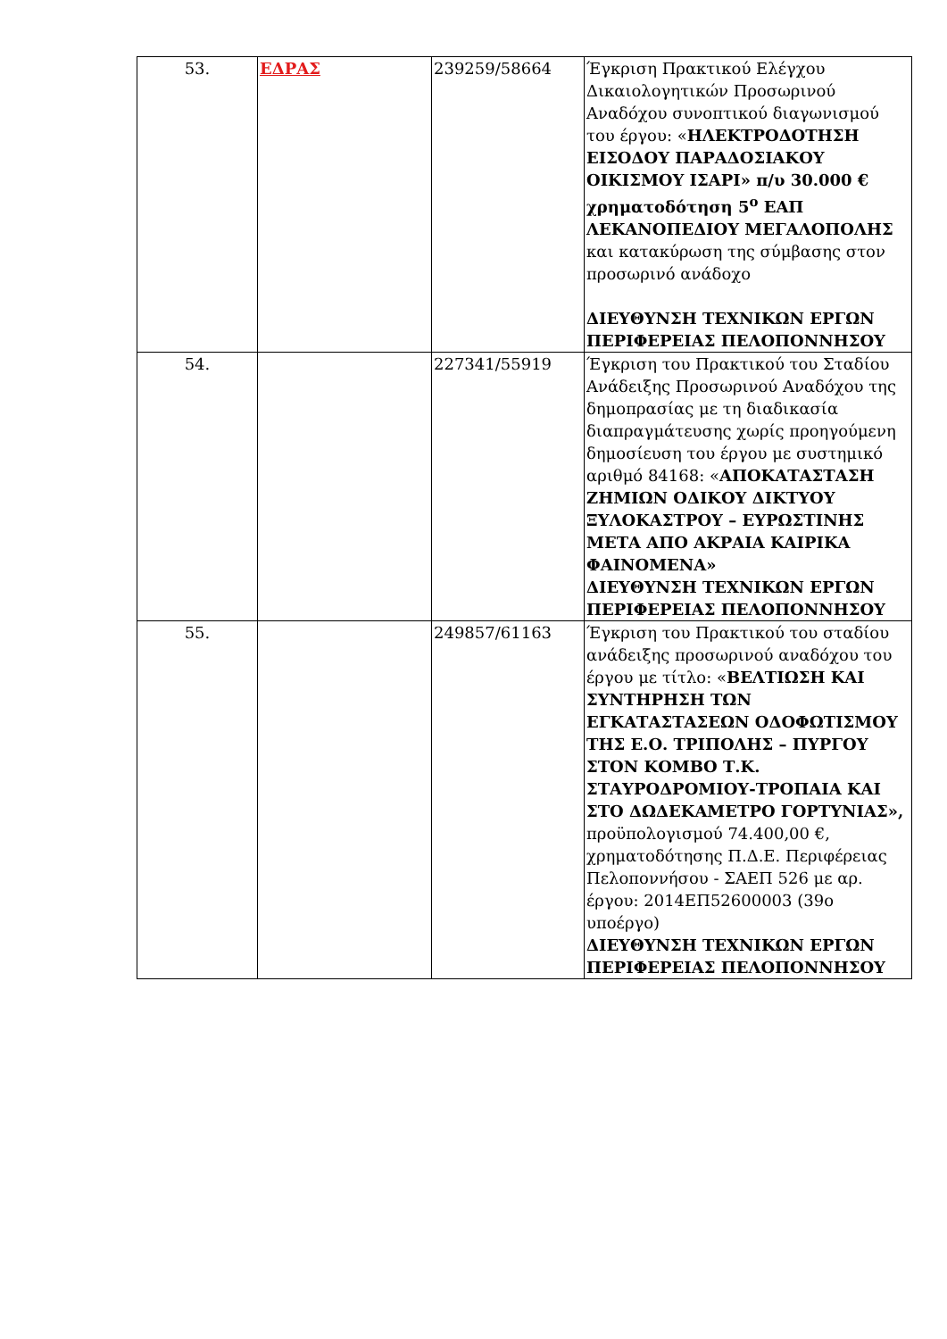| 53. | ΕΔΡΑΣ | 239259/58664 | Έγκριση Πρακτικού Ελέγχου Δικαιολογητικών Προσωρινού Αναδόχου συνοπτικού διαγωνισμού του έργου: « ΗΛΕΚΤΡΟΔΟΤΗΣΗ ΕΙΣΟΔΟΥ ΠΑΡΑΔΟΣΙΑΚΟΥ ΟΙΚΙΣΜΟΥ ΙΣΑΡΙ» π/υ 30.000 € χρηματοδότηση 5<sup>ο</sup> ΕΑΠ ΛΕΚΑΝΟΠΕΔΙΟΥ ΜΕΓΑΛΟΠΟΛΗΣ και κατακύρωση της σύμβασης στον προσωρινό ανάδοχο ΔΙΕΥΘΥΝΣΗ ΤΕΧΝΙΚΩΝ ΕΡΓΩΝ ΠΕΡΙΦΕΡΕΙΑΣ ΠΕΛΟΠΟΝΝΗΣΟΥ |
| 54. | | 227341/55919 | Έγκριση του Πρακτικού του Σταδίου Ανάδειξης Προσωρινού Αναδόχου της δημοπρασίας με τη διαδικασία διαπραγμάτευσης χωρίς προηγούμενη δημοσίευση του έργου με συστημικό αριθμό 84168: « ΑΠΟΚΑΤΑΣΤΑΣΗ ΖΗΜΙΩΝ ΟΔΙΚΟΥ ΔΙΚΤΥΟΥ ΞΥΛΟΚΑΣΤΡΟΥ – ΕΥΡΩΣΤΙΝΗΣ ΜΕΤΑ ΑΠΟ ΑΚΡΑΙΑ ΚΑΙΡΙΚΑ ΦΑΙΝΟΜΕΝΑ» ΔΙΕΥΘΥΝΣΗ ΤΕΧΝΙΚΩΝ ΕΡΓΩΝ ΠΕΡΙΦΕΡΕΙΑΣ ΠΕΛΟΠΟΝΝΗΣΟΥ |
| 55. | | 249857/61163 | Έγκριση του Πρακτικού του σταδίου ανάδειξης προσωρινού αναδόχου του έργου με τίτλο: « ΒΕΛΤΙΩΣΗ ΚΑΙ ΣΥΝΤΗΡΗΣΗ ΤΩΝ ΕΓΚΑΤΑΣΤΑΣΕΩΝ ΟΔΟΦΩΤΙΣΜΟΥ ΤΗΣ Ε.Ο. ΤΡΙΠΟΛΗΣ – ΠΥΡΓΟΥ ΣΤΟΝ ΚΟΜΒΟ Τ.Κ. ΣΤΑΥΡΟΔΡΟΜΙΟΥ-ΤΡΟΠΑΙΑ ΚΑΙ ΣΤΟ ΔΩΔΕΚΑΜΕΤΡΟ ΓΟΡΤΥΝΙΑΣ», προϋπολογισμού 74.400,00 €, χρηματοδότησης Π.Δ.Ε. Περιφέρειας Πελοποννήσου - ΣΑΕΠ 526 με αρ. έργου: 2014ΕΠ52600003 (39ο υποέργο) ΔΙΕΥΘΥΝΣΗ ΤΕΧΝΙΚΩΝ ΕΡΓΩΝ ΠΕΡΙΦΕΡΕΙΑΣ ΠΕΛΟΠΟΝΝΗΣΟΥ |